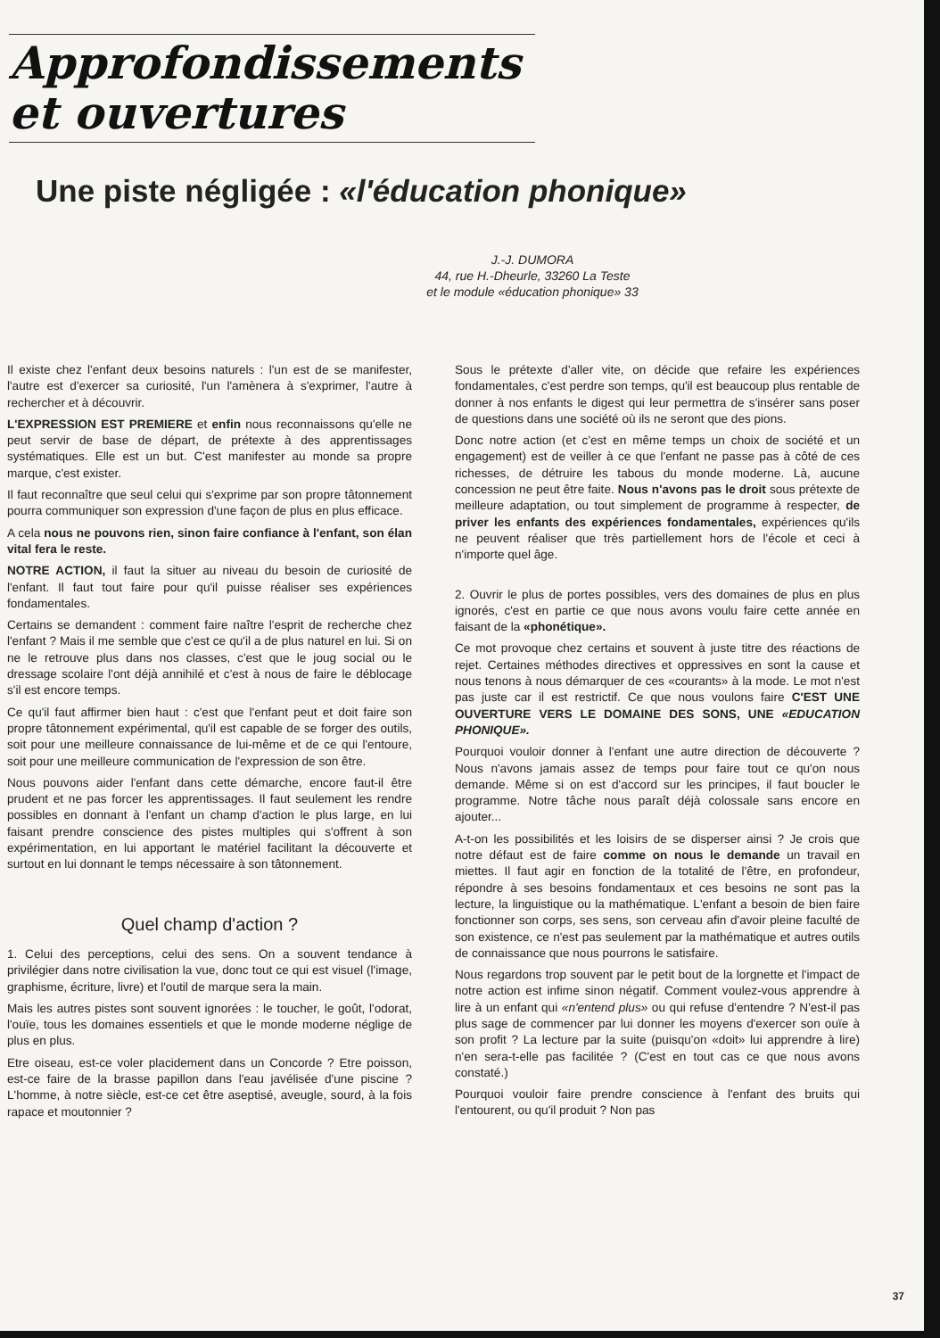Approfondissements
et ouvertures
Une piste négligée : «l'éducation phonique»
J.-J. DUMORA
44, rue H.-Dheurle, 33260 La Teste
et le module «éducation phonique» 33
Il existe chez l'enfant deux besoins naturels : l'un est de se manifester, l'autre est d'exercer sa curiosité, l'un l'amènera à s'exprimer, l'autre à rechercher et à découvrir.
L'EXPRESSION EST PREMIERE et enfin nous reconnaissons qu'elle ne peut servir de base de départ, de prétexte à des apprentissages systématiques. Elle est un but. C'est manifester au monde sa propre marque, c'est exister.
Il faut reconnaître que seul celui qui s'exprime par son propre tâtonnement pourra communiquer son expression d'une façon de plus en plus efficace.
A cela nous ne pouvons rien, sinon faire confiance à l'enfant, son élan vital fera le reste.
NOTRE ACTION, il faut la situer au niveau du besoin de curiosité de l'enfant. Il faut tout faire pour qu'il puisse réaliser ses expériences fondamentales.
Certains se demandent : comment faire naître l'esprit de recherche chez l'enfant ? Mais il me semble que c'est ce qu'il a de plus naturel en lui. Si on ne le retrouve plus dans nos classes, c'est que le joug social ou le dressage scolaire l'ont déjà annihilé et c'est à nous de faire le déblocage s'il est encore temps.
Ce qu'il faut affirmer bien haut : c'est que l'enfant peut et doit faire son propre tâtonnement expérimental, qu'il est capable de se forger des outils, soit pour une meilleure connaissance de lui-même et de ce qui l'entoure, soit pour une meilleure communication de l'expression de son être.
Nous pouvons aider l'enfant dans cette démarche, encore faut-il être prudent et ne pas forcer les apprentissages. Il faut seulement les rendre possibles en donnant à l'enfant un champ d'action le plus large, en lui faisant prendre conscience des pistes multiples qui s'offrent à son expérimentation, en lui apportant le matériel facilitant la découverte et surtout en lui donnant le temps nécessaire à son tâtonnement.
Quel champ d'action ?
1. Celui des perceptions, celui des sens. On a souvent tendance à privilégier dans notre civilisation la vue, donc tout ce qui est visuel (l'image, graphisme, écriture, livre) et l'outil de marque sera la main.
Mais les autres pistes sont souvent ignorées : le toucher, le goût, l'odorat, l'ouïe, tous les domaines essentiels et que le monde moderne néglige de plus en plus.
Etre oiseau, est-ce voler placidement dans un Concorde ? Etre poisson, est-ce faire de la brasse papillon dans l'eau javélisée d'une piscine ? L'homme, à notre siècle, est-ce cet être aseptisé, aveugle, sourd, à la fois rapace et moutonnier ?
Sous le prétexte d'aller vite, on décide que refaire les expériences fondamentales, c'est perdre son temps, qu'il est beaucoup plus rentable de donner à nos enfants le digest qui leur permettra de s'insérer sans poser de questions dans une société où ils ne seront que des pions.
Donc notre action (et c'est en même temps un choix de société et un engagement) est de veiller à ce que l'enfant ne passe pas à côté de ces richesses, de détruire les tabous du monde moderne. Là, aucune concession ne peut être faite. Nous n'avons pas le droit sous prétexte de meilleure adaptation, ou tout simplement de programme à respecter, de priver les enfants des expériences fondamentales, expériences qu'ils ne peuvent réaliser que très partiellement hors de l'école et ceci à n'importe quel âge.
2. Ouvrir le plus de portes possibles, vers des domaines de plus en plus ignorés, c'est en partie ce que nous avons voulu faire cette année en faisant de la «phonétique».
Ce mot provoque chez certains et souvent à juste titre des réactions de rejet. Certaines méthodes directives et oppressives en sont la cause et nous tenons à nous démarquer de ces «courants» à la mode. Le mot n'est pas juste car il est restrictif. Ce que nous voulons faire C'EST UNE OUVERTURE VERS LE DOMAINE DES SONS, UNE «EDUCATION PHONIQUE».
Pourquoi vouloir donner à l'enfant une autre direction de découverte ? Nous n'avons jamais assez de temps pour faire tout ce qu'on nous demande. Même si on est d'accord sur les principes, il faut boucler le programme. Notre tâche nous paraît déjà colossale sans encore en ajouter...
A-t-on les possibilités et les loisirs de se disperser ainsi ? Je crois que notre défaut est de faire comme on nous le demande un travail en miettes. Il faut agir en fonction de la totalité de l'être, en profondeur, répondre à ses besoins fondamentaux et ces besoins ne sont pas la lecture, la linguistique ou la mathématique. L'enfant a besoin de bien faire fonctionner son corps, ses sens, son cerveau afin d'avoir pleine faculté de son existence, ce n'est pas seulement par la mathématique et autres outils de connaissance que nous pourrons le satisfaire.
Nous regardons trop souvent par le petit bout de la lorgnette et l'impact de notre action est infime sinon négatif. Comment voulez-vous apprendre à lire à un enfant qui «n'entend plus» ou qui refuse d'entendre ? N'est-il pas plus sage de commencer par lui donner les moyens d'exercer son ouïe à son profit ? La lecture par la suite (puisqu'on «doit» lui apprendre à lire) n'en sera-t-elle pas facilitée ? (C'est en tout cas ce que nous avons constaté.)
Pourquoi vouloir faire prendre conscience à l'enfant des bruits qui l'entourent, ou qu'il produit ? Non pas
37